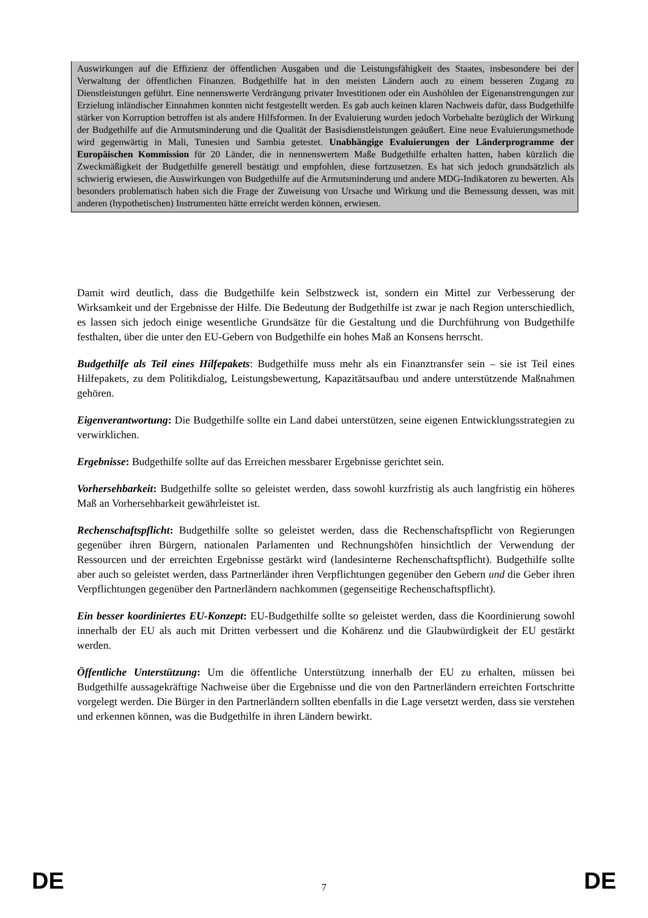Auswirkungen auf die Effizienz der öffentlichen Ausgaben und die Leistungsfähigkeit des Staates, insbesondere bei der Verwaltung der öffentlichen Finanzen. Budgethilfe hat in den meisten Ländern auch zu einem besseren Zugang zu Dienstleistungen geführt. Eine nennenswerte Verdrängung privater Investitionen oder ein Aushöhlen der Eigenanstrengungen zur Erzielung inländischer Einnahmen konnten nicht festgestellt werden. Es gab auch keinen klaren Nachweis dafür, dass Budgethilfe stärker von Korruption betroffen ist als andere Hilfsformen. In der Evaluierung wurden jedoch Vorbehalte bezüglich der Wirkung der Budgethilfe auf die Armutsminderung und die Qualität der Basisdienstleistungen geäußert. Eine neue Evaluierungsmethode wird gegenwärtig in Mali, Tunesien und Sambia getestet. Unabhängige Evaluierungen der Länderprogramme der Europäischen Kommission für 20 Länder, die in nennenswertem Maße Budgethilfe erhalten hatten, haben kürzlich die Zweckmäßigkeit der Budgethilfe generell bestätigt und empfohlen, diese fortzusetzen. Es hat sich jedoch grundsätzlich als schwierig erwiesen, die Auswirkungen von Budgethilfe auf die Armutsminderung und andere MDG-Indikatoren zu bewerten. Als besonders problematisch haben sich die Frage der Zuweisung von Ursache und Wirkung und die Bemessung dessen, was mit anderen (hypothetischen) Instrumenten hätte erreicht werden können, erwiesen.
Damit wird deutlich, dass die Budgethilfe kein Selbstzweck ist, sondern ein Mittel zur Verbesserung der Wirksamkeit und der Ergebnisse der Hilfe. Die Bedeutung der Budgethilfe ist zwar je nach Region unterschiedlich, es lassen sich jedoch einige wesentliche Grundsätze für die Gestaltung und die Durchführung von Budgethilfe festhalten, über die unter den EU-Gebern von Budgethilfe ein hohes Maß an Konsens herrscht.
Budgethilfe als Teil eines Hilfepakets: Budgethilfe muss mehr als ein Finanztransfer sein – sie ist Teil eines Hilfepakets, zu dem Politikdialog, Leistungsbewertung, Kapazitätsaufbau und andere unterstützende Maßnahmen gehören.
Eigenverantwortung: Die Budgethilfe sollte ein Land dabei unterstützen, seine eigenen Entwicklungsstrategien zu verwirklichen.
Ergebnisse: Budgethilfe sollte auf das Erreichen messbarer Ergebnisse gerichtet sein.
Vorhersehbarkeit: Budgethilfe sollte so geleistet werden, dass sowohl kurzfristig als auch langfristig ein höheres Maß an Vorhersehbarkeit gewährleistet ist.
Rechenschaftspflicht: Budgethilfe sollte so geleistet werden, dass die Rechenschaftspflicht von Regierungen gegenüber ihren Bürgern, nationalen Parlamenten und Rechnungshöfen hinsichtlich der Verwendung der Ressourcen und der erreichten Ergebnisse gestärkt wird (landesinterne Rechenschaftspflicht). Budgethilfe sollte aber auch so geleistet werden, dass Partnerländer ihren Verpflichtungen gegenüber den Gebern und die Geber ihren Verpflichtungen gegenüber den Partnerländern nachkommen (gegenseitige Rechenschaftspflicht).
Ein besser koordiniertes EU-Konzept: EU-Budgethilfe sollte so geleistet werden, dass die Koordinierung sowohl innerhalb der EU als auch mit Dritten verbessert und die Kohärenz und die Glaubwürdigkeit der EU gestärkt werden.
Öffentliche Unterstützung: Um die öffentliche Unterstützung innerhalb der EU zu erhalten, müssen bei Budgethilfe aussagekräftige Nachweise über die Ergebnisse und die von den Partnerländern erreichten Fortschritte vorgelegt werden. Die Bürger in den Partnerländern sollten ebenfalls in die Lage versetzt werden, dass sie verstehen und erkennen können, was die Budgethilfe in ihren Ländern bewirkt.
DE 7 DE